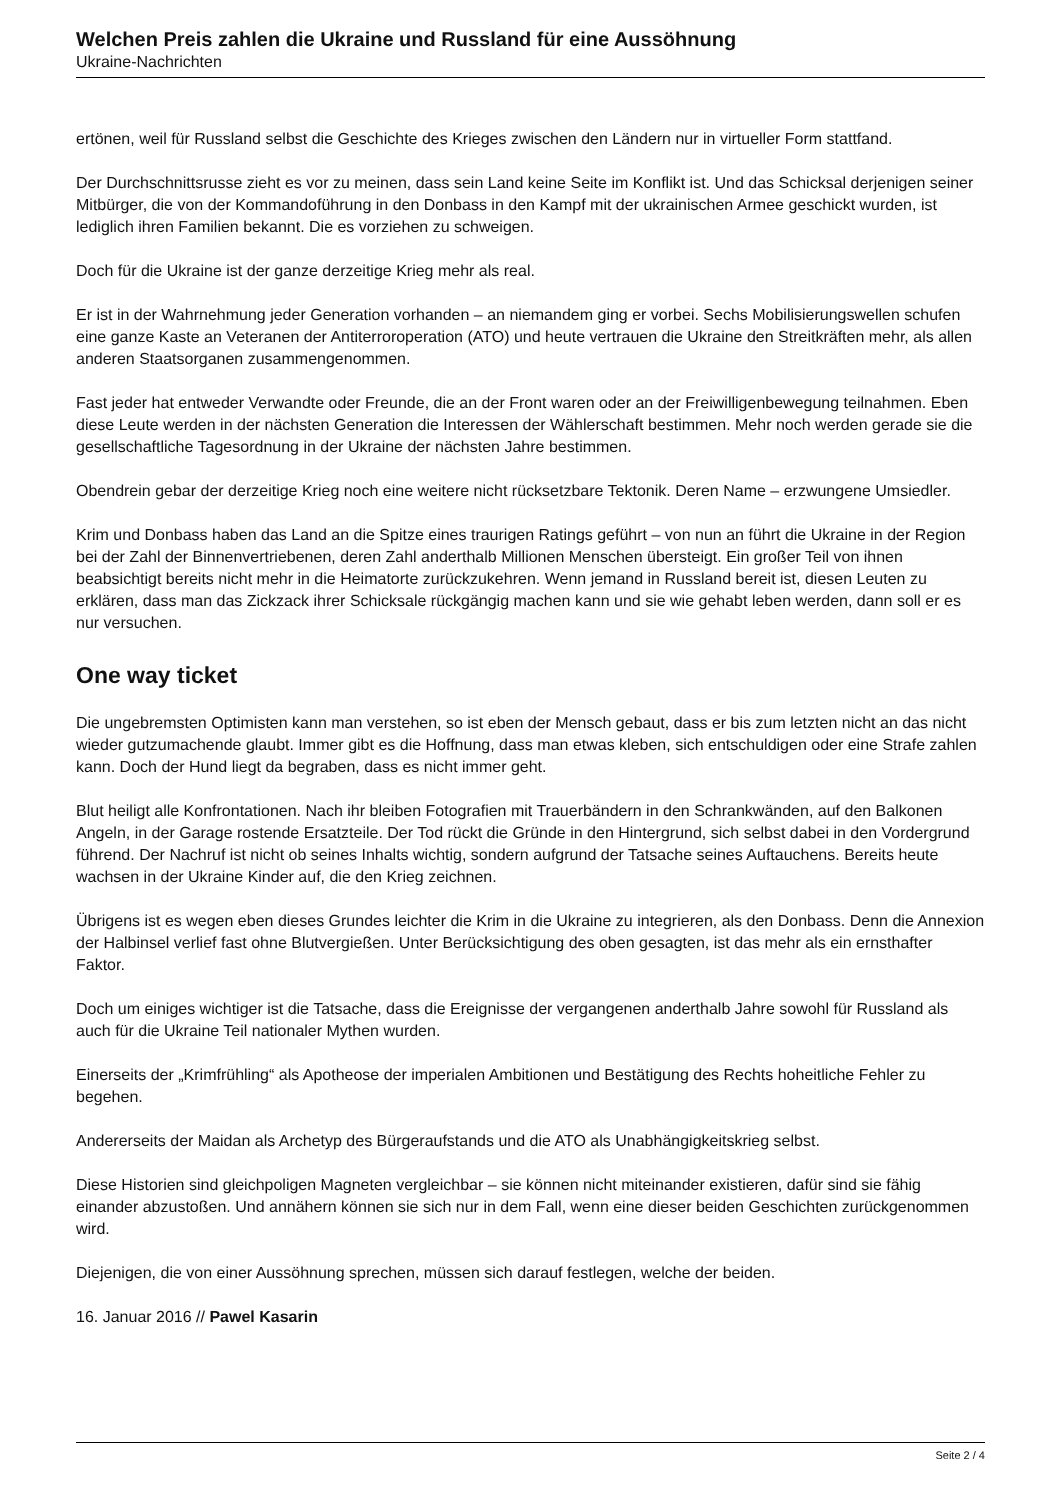Welchen Preis zahlen die Ukraine und Russland für eine Aussöhnung
Ukraine-Nachrichten
ertönen, weil für Russland selbst die Geschichte des Krieges zwischen den Ländern nur in virtueller Form stattfand.
Der Durchschnittsrusse zieht es vor zu meinen, dass sein Land keine Seite im Konflikt ist. Und das Schicksal derjenigen seiner Mitbürger, die von der Kommandoführung in den Donbass in den Kampf mit der ukrainischen Armee geschickt wurden, ist lediglich ihren Familien bekannt. Die es vorziehen zu schweigen.
Doch für die Ukraine ist der ganze derzeitige Krieg mehr als real.
Er ist in der Wahrnehmung jeder Generation vorhanden – an niemandem ging er vorbei. Sechs Mobilisierungswellen schufen eine ganze Kaste an Veteranen der Antiterroroperation (ATO) und heute vertrauen die Ukraine den Streitkräften mehr, als allen anderen Staatsorganen zusammengenommen.
Fast jeder hat entweder Verwandte oder Freunde, die an der Front waren oder an der Freiwilligenbewegung teilnahmen. Eben diese Leute werden in der nächsten Generation die Interessen der Wählerschaft bestimmen. Mehr noch werden gerade sie die gesellschaftliche Tagesordnung in der Ukraine der nächsten Jahre bestimmen.
Obendrein gebar der derzeitige Krieg noch eine weitere nicht rücksetzbare Tektonik. Deren Name – erzwungene Umsiedler.
Krim und Donbass haben das Land an die Spitze eines traurigen Ratings geführt – von nun an führt die Ukraine in der Region bei der Zahl der Binnenvertriebenen, deren Zahl anderthalb Millionen Menschen übersteigt. Ein großer Teil von ihnen beabsichtigt bereits nicht mehr in die Heimatorte zurückzukehren. Wenn jemand in Russland bereit ist, diesen Leuten zu erklären, dass man das Zickzack ihrer Schicksale rückgängig machen kann und sie wie gehabt leben werden, dann soll er es nur versuchen.
One way ticket
Die ungebremsten Optimisten kann man verstehen, so ist eben der Mensch gebaut, dass er bis zum letzten nicht an das nicht wieder gutzumachende glaubt. Immer gibt es die Hoffnung, dass man etwas kleben, sich entschuldigen oder eine Strafe zahlen kann. Doch der Hund liegt da begraben, dass es nicht immer geht.
Blut heiligt alle Konfrontationen. Nach ihr bleiben Fotografien mit Trauerbändern in den Schrankwänden, auf den Balkonen Angeln, in der Garage rostende Ersatzteile. Der Tod rückt die Gründe in den Hintergrund, sich selbst dabei in den Vordergrund führend. Der Nachruf ist nicht ob seines Inhalts wichtig, sondern aufgrund der Tatsache seines Auftauchens. Bereits heute wachsen in der Ukraine Kinder auf, die den Krieg zeichnen.
Übrigens ist es wegen eben dieses Grundes leichter die Krim in die Ukraine zu integrieren, als den Donbass. Denn die Annexion der Halbinsel verlief fast ohne Blutvergießen. Unter Berücksichtigung des oben gesagten, ist das mehr als ein ernsthafter Faktor.
Doch um einiges wichtiger ist die Tatsache, dass die Ereignisse der vergangenen anderthalb Jahre sowohl für Russland als auch für die Ukraine Teil nationaler Mythen wurden.
Einerseits der „Krimfrühling“ als Apotheose der imperialen Ambitionen und Bestätigung des Rechts hoheitliche Fehler zu begehen.
Andererseits der Maidan als Archetyp des Bürgeraufstands und die ATO als Unabhängigkeitskrieg selbst.
Diese Historien sind gleichpoligen Magneten vergleichbar – sie können nicht miteinander existieren, dafür sind sie fähig einander abzustoßen. Und annähern können sie sich nur in dem Fall, wenn eine dieser beiden Geschichten zurückgenommen wird.
Diejenigen, die von einer Aussöhnung sprechen, müssen sich darauf festlegen, welche der beiden.
16. Januar 2016 // Pawel Kasarin
Seite 2 / 4